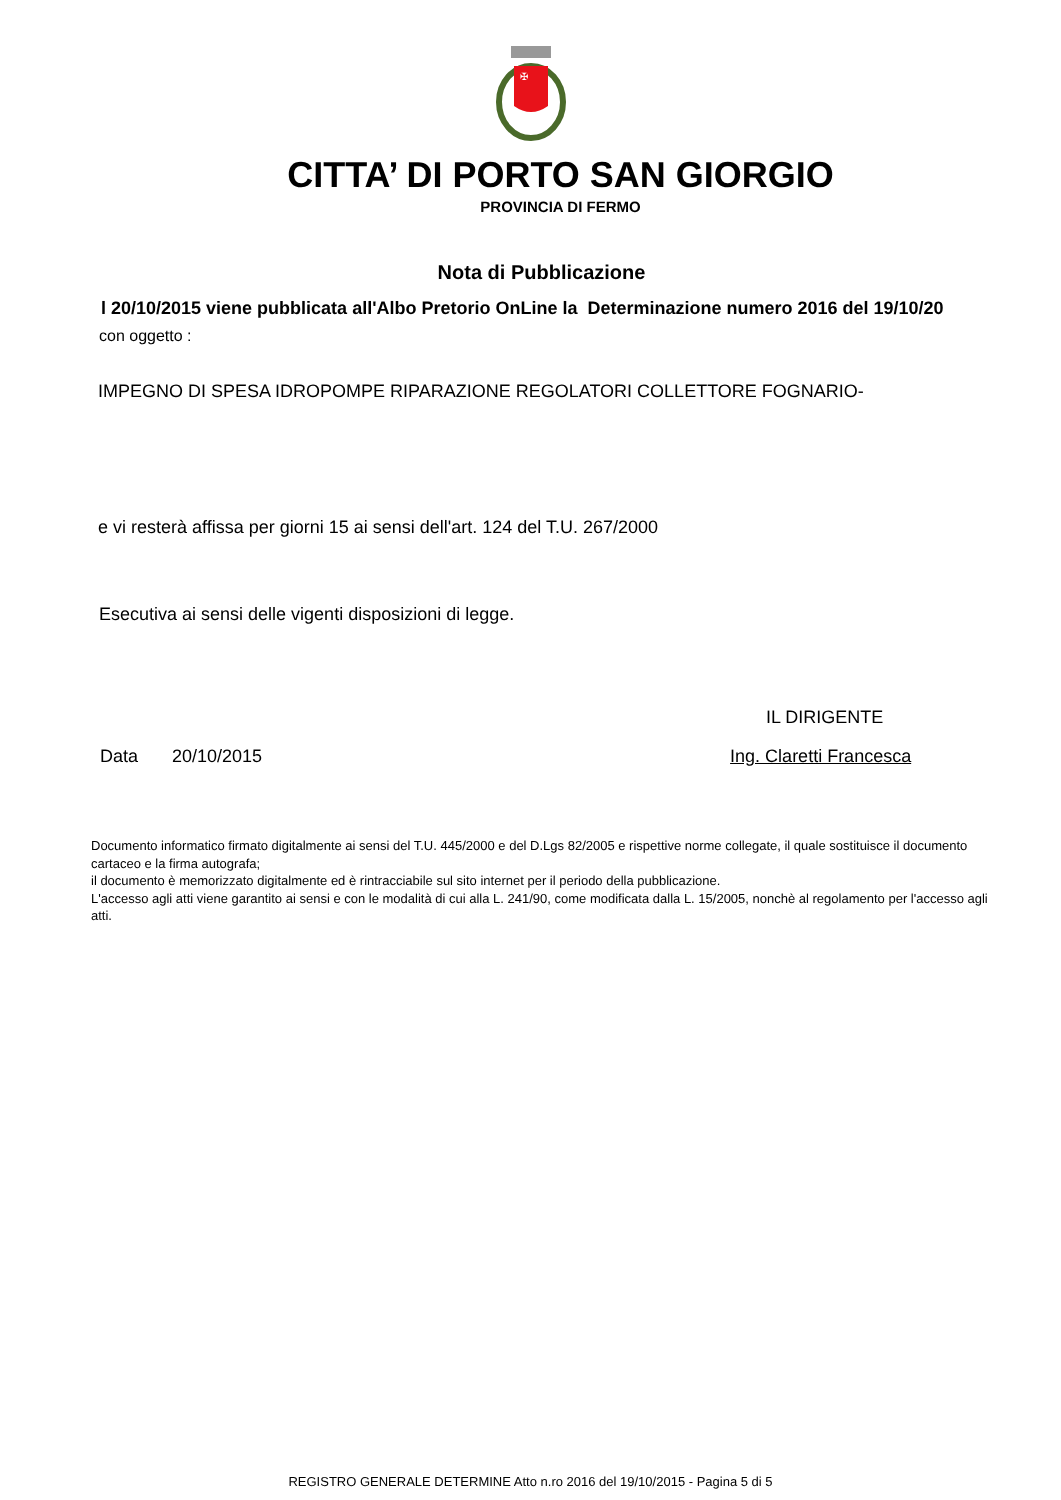✠
CITTA’ DI PORTO SAN GIORGIO
PROVINCIA DI FERMO
Nota di Pubblicazione
l 20/10/2015 viene pubblicata all'Albo Pretorio OnLine la Determinazione numero 2016 del 19/10/20
con oggetto :
IMPEGNO DI SPESA IDROPOMPE RIPARAZIONE REGOLATORI COLLETTORE FOGNARIO-
e vi resterà affissa per giorni 15 ai sensi dell'art. 124 del T.U. 267/2000
Esecutiva ai sensi delle vigenti disposizioni di legge.
IL DIRIGENTE
Data 20/10/2015 Ing. Claretti Francesca
Documento informatico firmato digitalmente ai sensi del T.U. 445/2000 e del D.Lgs 82/2005 e rispettive norme collegate, il quale sostituisce il documento cartaceo e la firma autografa;
il documento è memorizzato digitalmente ed è rintracciabile sul sito internet per il periodo della pubblicazione.
L'accesso agli atti viene garantito ai sensi e con le modalità di cui alla L. 241/90, come modificata dalla L. 15/2005, nonchè al regolamento per l'accesso agli atti.
REGISTRO GENERALE DETERMINE Atto n.ro 2016 del 19/10/2015 - Pagina 5 di 5